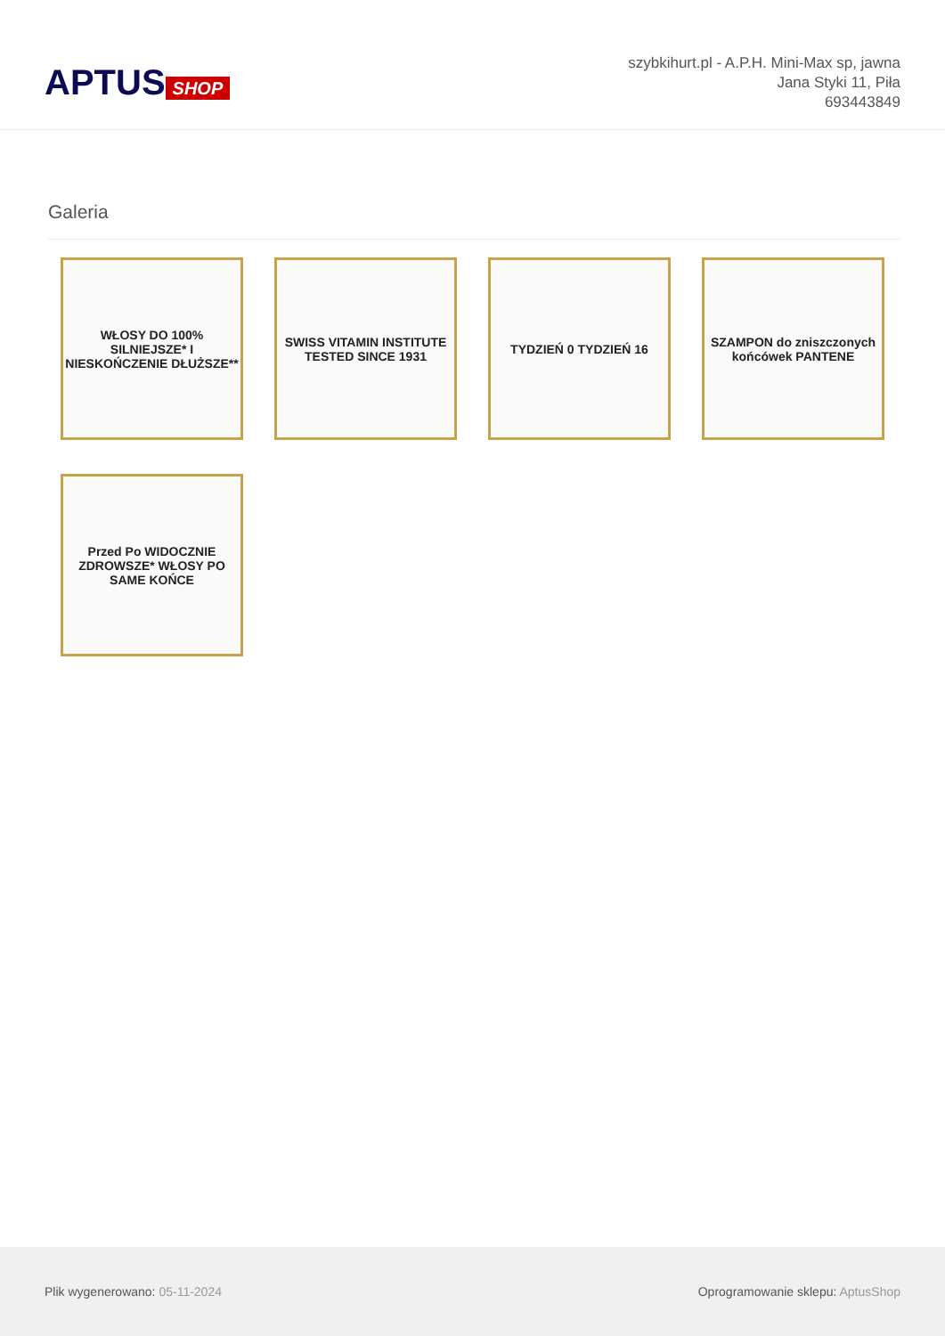APTUS SHOP
szybkihurt.pl - A.P.H. Mini-Max sp, jawna
Jana Styki 11, Piła
693443849
Galeria
WŁOSY DO 100% SILNIEJSZE* I NIESKOŃCZENIE DŁUŻSZE**
SWISS VITAMIN INSTITUTE TESTED SINCE 1931
TYDZIEŃ 0 TYDZIEŃ 16
SZAMPON do zniszczonych końcówek PANTENE
Przed Po WIDOCZNIE ZDROWSZE* WŁOSY PO SAME KOŃCE
Plik wygenerowano: 05-11-2024
Oprogramowanie sklepu: AptusShop